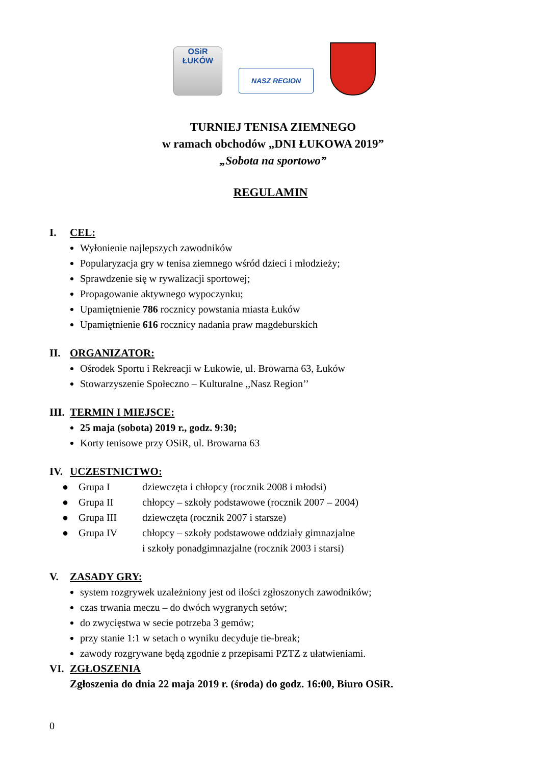OSiR
ŁUKÓW
NASZ REGION
TURNIEJ TENISA ZIEMNEGO
w ramach obchodów „DNI ŁUKOWA 2019”
„Sobota na sportowo”
REGULAMIN
I. CEL:
Wyłonienie najlepszych zawodników
Popularyzacja gry w tenisa ziemnego wśród dzieci i młodzieży;
Sprawdzenie się w rywalizacji sportowej;
Propagowanie aktywnego wypoczynku;
Upamiętnienie 786 rocznicy powstania miasta Łuków
Upamiętnienie 616 rocznicy nadania praw magdeburskich
II. ORGANIZATOR:
Ośrodek Sportu i Rekreacji w Łukowie, ul. Browarna 63, Łuków
Stowarzyszenie Społeczno – Kulturalne ,,Nasz Region’’
III. TERMIN I MIEJSCE:
25 maja (sobota) 2019 r., godz. 9:30;
Korty tenisowe przy OSiR, ul. Browarna 63
IV. UCZESTNICTWO:
| ● | Grupa I | dziewczęta i chłopcy (rocznik 2008 i młodsi) |
| ● | Grupa II | chłopcy – szkoły podstawowe (rocznik 2007 – 2004) |
| ● | Grupa III | dziewczęta (rocznik 2007 i starsze) |
| ● | Grupa IV | chłopcy – szkoły podstawowe oddziały gimnazjalne i szkoły ponadgimnazjalne (rocznik 2003 i starsi) |
V. ZASADY GRY:
system rozgrywek uzależniony jest od ilości zgłoszonych zawodników;
czas trwania meczu – do dwóch wygranych setów;
do zwycięstwa w secie potrzeba 3 gemów;
przy stanie 1:1 w setach o wyniku decyduje tie-break;
zawody rozgrywane będą zgodnie z przepisami PZTZ z ułatwieniami.
VI. ZGŁOSZENIA
Zgłoszenia do dnia 22 maja 2019 r. (środa) do godz. 16:00, Biuro OSiR.
0